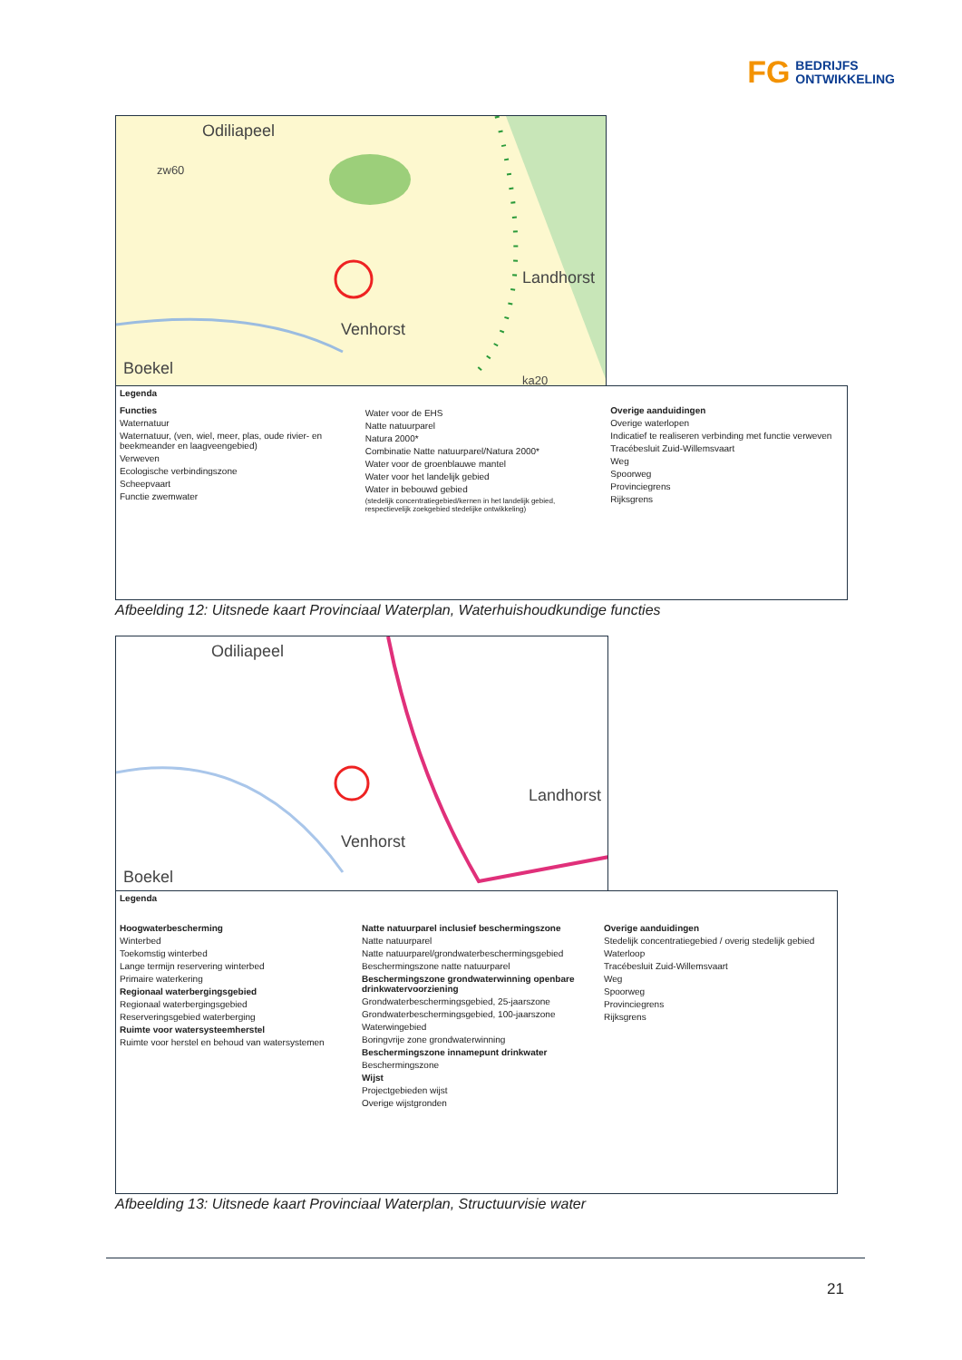FG BEDRIJFS
ONTWIKKELING
Odiliapeel
zw60
Landhorst
Venhorst
Boekel
ka20
Legenda
Functies
Waternatuur
Waternatuur, (ven, wiel, meer, plas, oude rivier- en beekmeander en laagveengebied)
Verweven
Ecologische verbindingszone
Scheepvaart
Functie zwemwater
Water voor de EHS
Natte natuurparel
Natura 2000*
Combinatie Natte natuurparel/Natura 2000*
Water voor de groenblauwe mantel
Water voor het landelijk gebied
Water in bebouwd gebied
(stedelijk concentratiegebied/kernen in het landelijk gebied, respectievelijk zoekgebied stedelijke ontwikkeling)
Overige aanduidingen
Overige waterlopen
Indicatief te realiseren verbinding met functie verweven
Tracébesluit Zuid-Willemsvaart
Weg
Spoorweg
Provinciegrens
Rijksgrens
Afbeelding 12: Uitsnede kaart Provinciaal Waterplan, Waterhuishoudkundige functies
Odiliapeel
Landhorst
Venhorst
Boekel
Legenda
Hoogwaterbescherming
Winterbed
Toekomstig winterbed
Lange termijn reservering winterbed
Primaire waterkering
Regionaal waterbergingsgebied
Regionaal waterbergingsgebied
Reserveringsgebied waterberging
Ruimte voor watersysteemherstel
Ruimte voor herstel en behoud van watersystemen
Natte natuurparel inclusief beschermingszone
Natte natuurparel
Natte natuurparel/grondwaterbeschermingsgebied
Beschermingszone natte natuurparel
Beschermingszone grondwaterwinning openbare drinkwatervoorziening
Grondwaterbeschermingsgebied, 25-jaarszone
Grondwaterbeschermingsgebied, 100-jaarszone
Waterwingebied
Boringvrije zone grondwaterwinning
Beschermingszone innamepunt drinkwater
Beschermingszone
Wijst
Projectgebieden wijst
Overige wijstgronden
Overige aanduidingen
Stedelijk concentratiegebied / overig stedelijk gebied
Waterloop
Tracébesluit Zuid-Willemsvaart
Weg
Spoorweg
Provinciegrens
Rijksgrens
Afbeelding 13: Uitsnede kaart Provinciaal Waterplan, Structuurvisie water
21